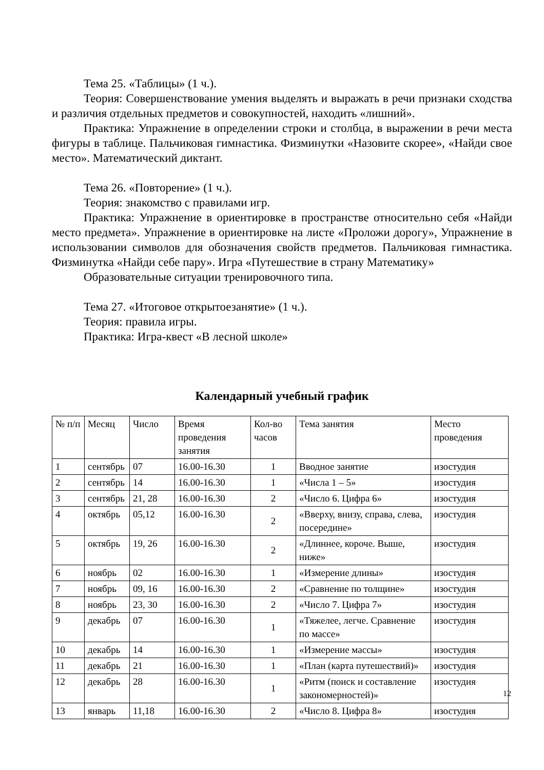Тема 25. «Таблицы» (1 ч.).
Теория: Совершенствование умения выделять и выражать в речи признаки сходства и различия отдельных предметов и совокупностей, находить «лишний».
Практика: Упражнение в определении строки и столбца, в выражении в речи места фигуры в таблице. Пальчиковая гимнастика. Физминутки «Назовите скорее», «Найди свое место». Математический диктант.
Тема 26. «Повторение» (1 ч.).
Теория: знакомство с правилами игр.
Практика: Упражнение в ориентировке в пространстве относительно себя «Найди место предмета». Упражнение в ориентировке на листе «Проложи дорогу», Упражнение в использовании символов для обозначения свойств предметов. Пальчиковая гимнастика. Физминутка «Найди себе пару». Игра «Путешествие в страну Математику»
Образовательные ситуации тренировочного типа.
Тема 27. «Итоговое открытоезанятие» (1 ч.).
Теория: правила игры.
Практика: Игра-квест «В лесной школе»
Календарный учебный график
| № п/п | Месяц | Число | Время проведения занятия | Кол-во часов | Тема занятия | Место проведения |
| 1 | сентябрь | 07 | 16.00-16.30 | 1 | Вводное занятие | изостудия |
| 2 | сентябрь | 14 | 16.00-16.30 | 1 | «Числа 1 – 5» | изостудия |
| 3 | сентябрь | 21, 28 | 16.00-16.30 | 2 | «Число 6. Цифра 6» | изостудия |
| 4 | октябрь | 05,12 | 16.00-16.30 | 2 | «Вверху, внизу, справа, слева, посередине» | изостудия |
| 5 | октябрь | 19, 26 | 16.00-16.30 | 2 | «Длиннее, короче. Выше, ниже» | изостудия |
| 6 | ноябрь | 02 | 16.00-16.30 | 1 | «Измерение длины» | изостудия |
| 7 | ноябрь | 09, 16 | 16.00-16.30 | 2 | «Сравнение по толщине» | изостудия |
| 8 | ноябрь | 23, 30 | 16.00-16.30 | 2 | «Число 7. Цифра 7» | изостудия |
| 9 | декабрь | 07 | 16.00-16.30 | 1 | «Тяжелее, легче. Сравнение по массе» | изостудия |
| 10 | декабрь | 14 | 16.00-16.30 | 1 | «Измерение массы» | изостудия |
| 11 | декабрь | 21 | 16.00-16.30 | 1 | «План (карта путешествий)» | изостудия |
| 12 | декабрь | 28 | 16.00-16.30 | 1 | «Ритм (поиск и составление закономерностей)» | изостудия |
| 13 | январь | 11,18 | 16.00-16.30 | 2 | «Число 8. Цифра 8» | изостудия |
12